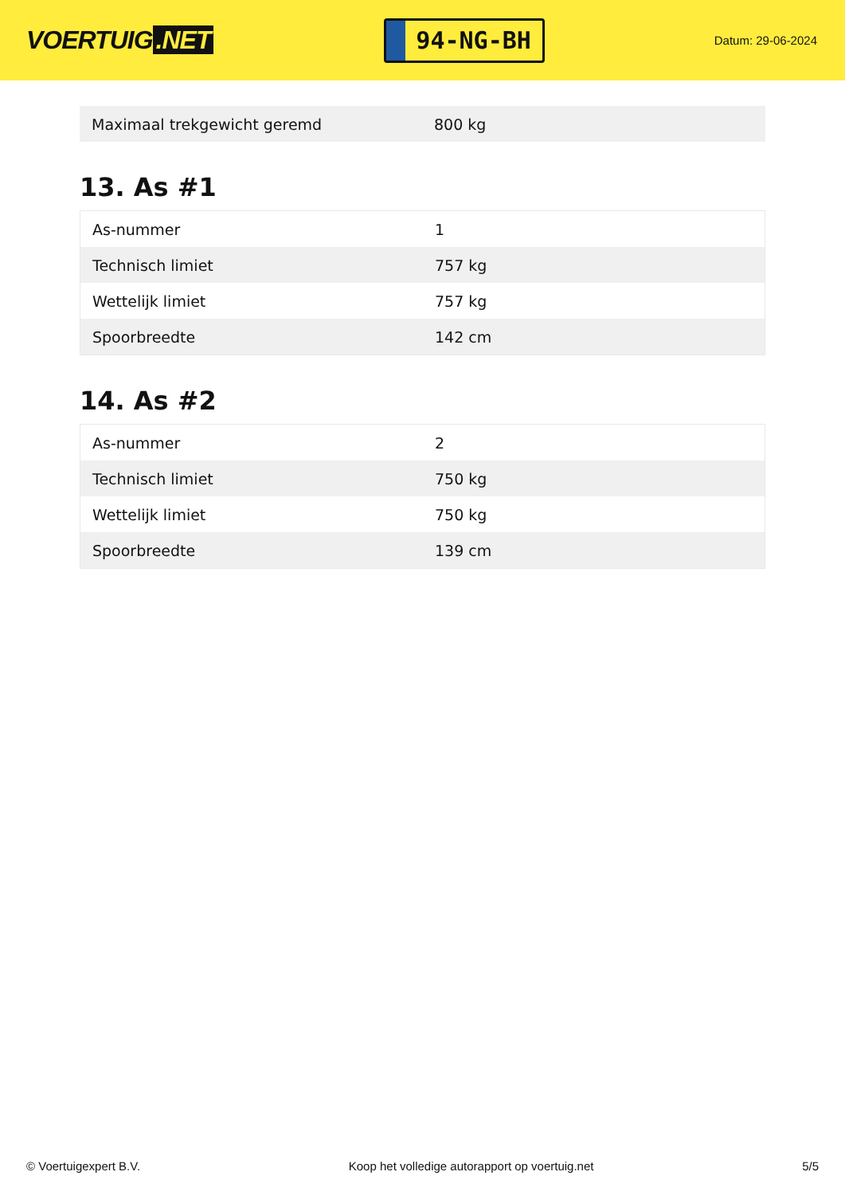VOERTUIG.NET
94-NG-BH
Datum: 29-06-2024
| Maximaal trekgewicht geremd | 800 kg |
13. As #1
| As-nummer | 1 |
| Technisch limiet | 757 kg |
| Wettelijk limiet | 757 kg |
| Spoorbreedte | 142 cm |
14. As #2
| As-nummer | 2 |
| Technisch limiet | 750 kg |
| Wettelijk limiet | 750 kg |
| Spoorbreedte | 139 cm |
© Voertuigexpert B.V. Koop het volledige autorapport op voertuig.net 5/5